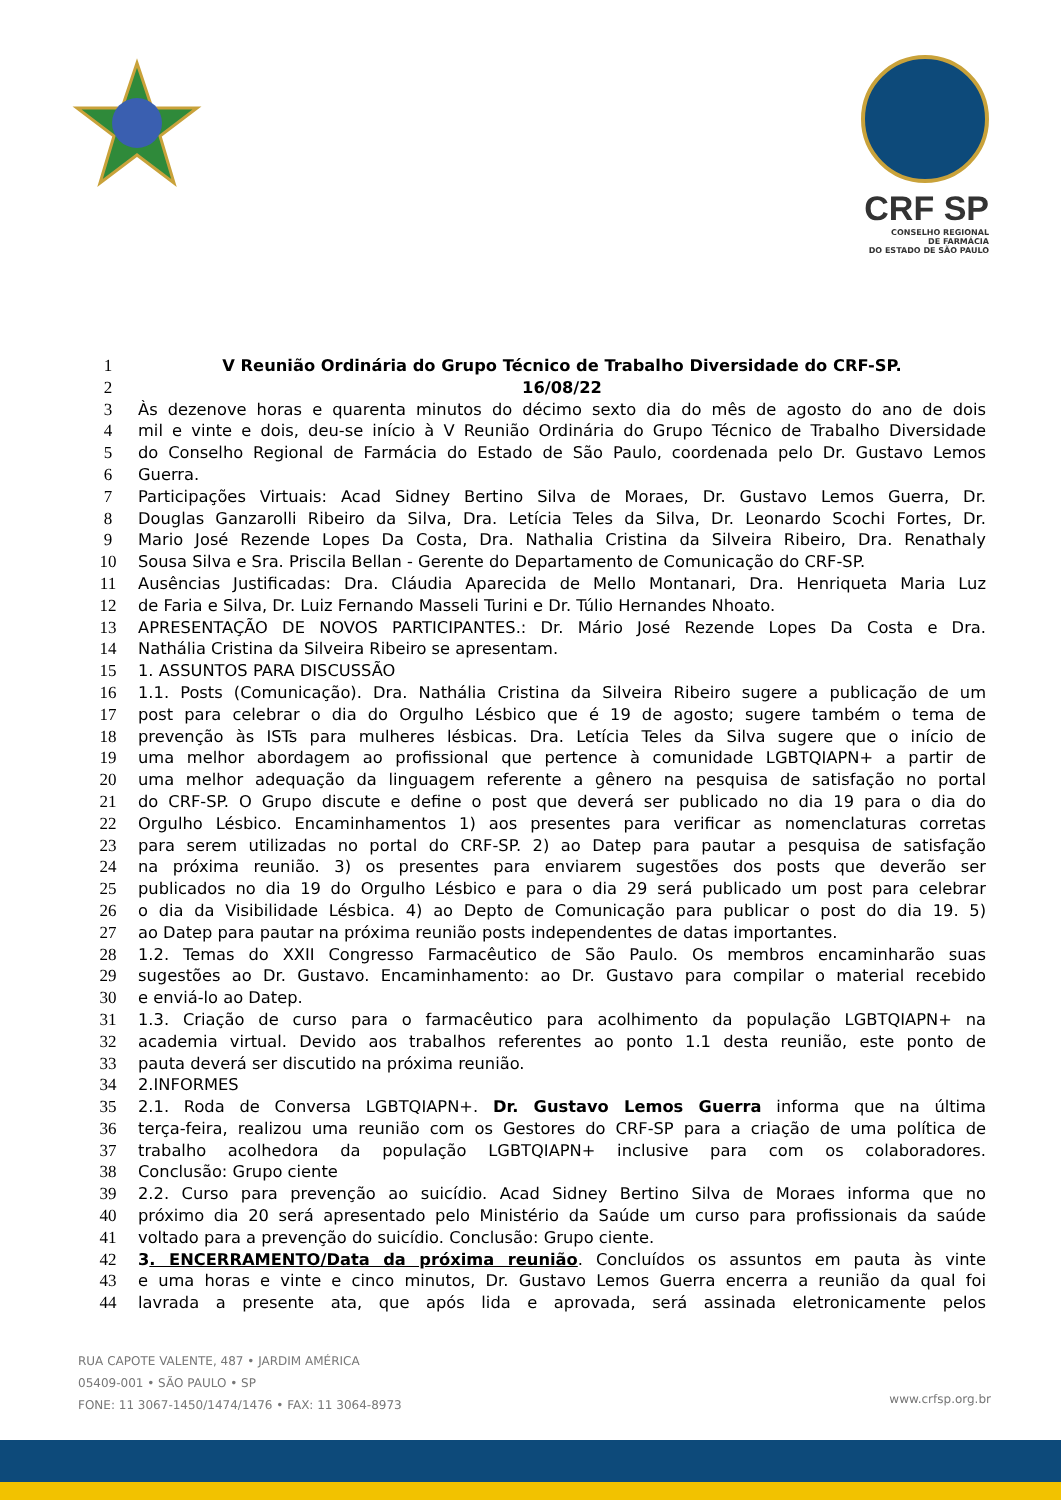CRF SP
CONSELHO REGIONAL
DE FARMÁCIA
DO ESTADO DE SÃO PAULO
1 V Reunião Ordinária do Grupo Técnico de Trabalho Diversidade do CRF-SP.
2 16/08/22
3 Às dezenove horas e quarenta minutos do décimo sexto dia do mês de agosto do ano de dois
4 mil e vinte e dois, deu-se início à V Reunião Ordinária do Grupo Técnico de Trabalho Diversidade
5 do Conselho Regional de Farmácia do Estado de São Paulo, coordenada pelo Dr. Gustavo Lemos
6 Guerra.
7 Participações Virtuais: Acad Sidney Bertino Silva de Moraes, Dr. Gustavo Lemos Guerra, Dr.
8 Douglas Ganzarolli Ribeiro da Silva, Dra. Letícia Teles da Silva, Dr. Leonardo Scochi Fortes, Dr.
9 Mario José Rezende Lopes Da Costa, Dra. Nathalia Cristina da Silveira Ribeiro, Dra. Renathaly
10 Sousa Silva e Sra. Priscila Bellan - Gerente do Departamento de Comunicação do CRF-SP.
11 Ausências Justificadas: Dra. Cláudia Aparecida de Mello Montanari, Dra. Henriqueta Maria Luz
12 de Faria e Silva, Dr. Luiz Fernando Masseli Turini e Dr. Túlio Hernandes Nhoato.
13 APRESENTAÇÃO DE NOVOS PARTICIPANTES.: Dr. Mário José Rezende Lopes Da Costa e Dra.
14 Nathália Cristina da Silveira Ribeiro se apresentam.
15 1. ASSUNTOS PARA DISCUSSÃO
16 1.1. Posts (Comunicação). Dra. Nathália Cristina da Silveira Ribeiro sugere a publicação de um
17 post para celebrar o dia do Orgulho Lésbico que é 19 de agosto; sugere também o tema de
18 prevenção às ISTs para mulheres lésbicas. Dra. Letícia Teles da Silva sugere que o início de
19 uma melhor abordagem ao profissional que pertence à comunidade LGBTQIAPN+ a partir de
20 uma melhor adequação da linguagem referente a gênero na pesquisa de satisfação no portal
21 do CRF-SP. O Grupo discute e define o post que deverá ser publicado no dia 19 para o dia do
22 Orgulho Lésbico. Encaminhamentos 1) aos presentes para verificar as nomenclaturas corretas
23 para serem utilizadas no portal do CRF-SP. 2) ao Datep para pautar a pesquisa de satisfação
24 na próxima reunião. 3) os presentes para enviarem sugestões dos posts que deverão ser
25 publicados no dia 19 do Orgulho Lésbico e para o dia 29 será publicado um post para celebrar
26 o dia da Visibilidade Lésbica. 4) ao Depto de Comunicação para publicar o post do dia 19. 5)
27 ao Datep para pautar na próxima reunião posts independentes de datas importantes.
28 1.2. Temas do XXII Congresso Farmacêutico de São Paulo. Os membros encaminharão suas
29 sugestões ao Dr. Gustavo. Encaminhamento: ao Dr. Gustavo para compilar o material recebido
30 e enviá-lo ao Datep.
31 1.3. Criação de curso para o farmacêutico para acolhimento da população LGBTQIAPN+ na
32 academia virtual. Devido aos trabalhos referentes ao ponto 1.1 desta reunião, este ponto de
33 pauta deverá ser discutido na próxima reunião.
34 2.INFORMES
35 2.1. Roda de Conversa LGBTQIAPN+. Dr. Gustavo Lemos Guerra informa que na última
36 terça-feira, realizou uma reunião com os Gestores do CRF-SP para a criação de uma política de
37 trabalho acolhedora da população LGBTQIAPN+ inclusive para com os colaboradores.
38 Conclusão: Grupo ciente
39 2.2. Curso para prevenção ao suicídio. Acad Sidney Bertino Silva de Moraes informa que no
40 próximo dia 20 será apresentado pelo Ministério da Saúde um curso para profissionais da saúde
41 voltado para a prevenção do suicídio. Conclusão: Grupo ciente.
42 3. ENCERRAMENTO/Data da próxima reunião. Concluídos os assuntos em pauta às vinte
43 e uma horas e vinte e cinco minutos, Dr. Gustavo Lemos Guerra encerra a reunião da qual foi
44 lavrada a presente ata, que após lida e aprovada, será assinada eletronicamente pelos
RUA CAPOTE VALENTE, 487 • JARDIM AMÉRICA
05409-001 • SÃO PAULO • SP
FONE: 11 3067-1450/1474/1476 • FAX: 11 3064-8973
www.crfsp.org.br